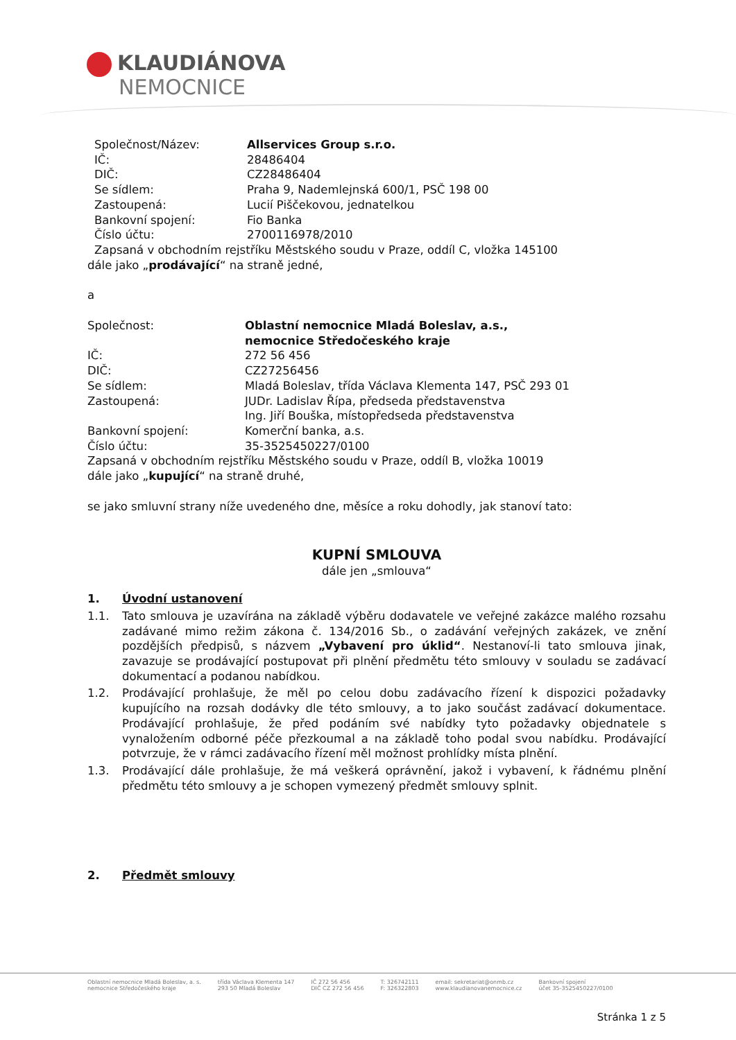KLAUDIÁNOVA
NEMOCNICE
Společnost/Název: Allservices Group s.r.o.
IČ: 28486404
DIČ: CZ28486404
Se sídlem: Praha 9, Nademlejnská 600/1, PSČ 198 00
Zastoupená: Lucií Piščekovou, jednatelkou
Bankovní spojení: Fio Banka
Číslo účtu: 2700116978/2010
Zapsaná v obchodním rejstříku Městského soudu v Praze, oddíl C, vložka 145100
dále jako „prodávající“ na straně jedné,
a
Společnost: Oblastní nemocnice Mladá Boleslav, a.s.,
nemocnice Středočeského kraje
IČ: 272 56 456
DIČ: CZ27256456
Se sídlem: Mladá Boleslav, třída Václava Klementa 147, PSČ 293 01
Zastoupená: JUDr. Ladislav Řípa, předseda představenstva
Ing. Jiří Bouška, místopředseda představenstva
Bankovní spojení: Komerční banka, a.s.
Číslo účtu: 35-3525450227/0100
Zapsaná v obchodním rejstříku Městského soudu v Praze, oddíl B, vložka 10019
dále jako „kupující“ na straně druhé,
se jako smluvní strany níže uvedeného dne, měsíce a roku dohodly, jak stanoví tato:
KUPNÍ SMLOUVA
dále jen „smlouva“
1. Úvodní ustanovení
1.1. Tato smlouva je uzavírána na základě výběru dodavatele ve veřejné zakázce malého rozsahu zadávané mimo režim zákona č. 134/2016 Sb., o zadávání veřejných zakázek, ve znění pozdějších předpisů, s názvem „Vybavení pro úklid“. Nestanoví-li tato smlouva jinak, zavazuje se prodávající postupovat při plnění předmětu této smlouvy v souladu se zadávací dokumentací a podanou nabídkou.
1.2. Prodávající prohlašuje, že měl po celou dobu zadávacího řízení k dispozici požadavky kupujícího na rozsah dodávky dle této smlouvy, a to jako součást zadávací dokumentace. Prodávající prohlašuje, že před podáním své nabídky tyto požadavky objednatele s vynaložením odborné péče přezkoumal a na základě toho podal svou nabídku. Prodávající potvrzuje, že v rámci zadávacího řízení měl možnost prohlídky místa plnění.
1.3. Prodávající dále prohlašuje, že má veškerá oprávnění, jakož i vybavení, k řádnému plnění předmětu této smlouvy a je schopen vymezený předmět smlouvy splnit.
2. Předmět smlouvy
Oblastní nemocnice Mladá Boleslav, a. s.
nemocnice Středočeského kraje třída Václava Klementa 147
293 50 Mladá Boleslav IČ 272 56 456
DIČ CZ 272 56 456 T: 326742111
F: 326322803 email: sekretariat@onmb.cz
www.klaudianovanemocnice.cz Bankovní spojení
účet 35-3525450227/0100
Stránka 1 z 5